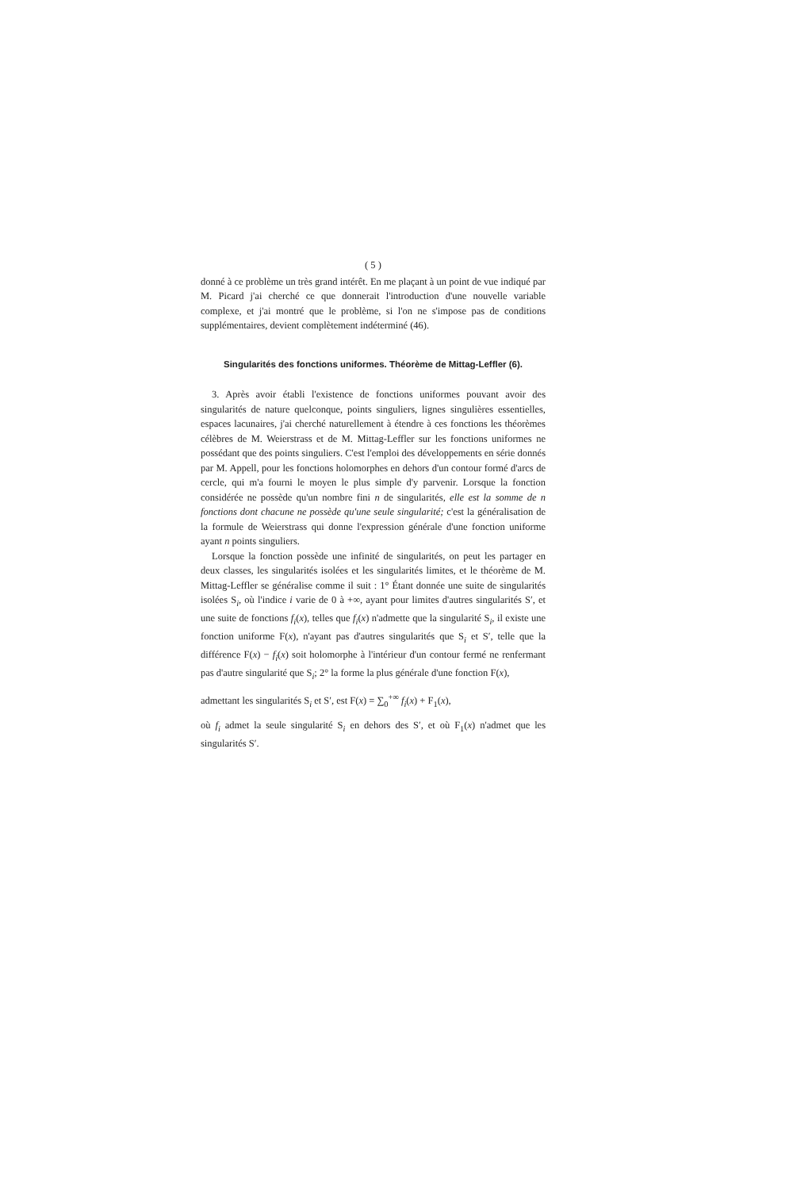( 5 )
donné à ce problème un très grand intérêt. En me plaçant à un point de vue indiqué par M. Picard j'ai cherché ce que donnerait l'introduction d'une nouvelle variable complexe, et j'ai montré que le problème, si l'on ne s'impose pas de conditions supplémentaires, devient complètement indéterminé (46).
Singularités des fonctions uniformes. Théorème de Mittag-Leffler (6).
3. Après avoir établi l'existence de fonctions uniformes pouvant avoir des singularités de nature quelconque, points singuliers, lignes singulières essentielles, espaces lacunaires, j'ai cherché naturellement à étendre à ces fonctions les théorèmes célèbres de M. Weierstrass et de M. Mittag-Leffler sur les fonctions uniformes ne possédant que des points singuliers. C'est l'emploi des développements en série donnés par M. Appell, pour les fonctions holomorphes en dehors d'un contour formé d'arcs de cercle, qui m'a fourni le moyen le plus simple d'y parvenir. Lorsque la fonction considérée ne possède qu'un nombre fini n de singularités, elle est la somme de n fonctions dont chacune ne possède qu'une seule singularité; c'est la généralisation de la formule de Weierstrass qui donne l'expression générale d'une fonction uniforme ayant n points singuliers.
Lorsque la fonction possède une infinité de singularités, on peut les partager en deux classes, les singularités isolées et les singularités limites, et le théorème de M. Mittag-Leffler se généralise comme il suit : 1° Étant donnée une suite de singularités isolées S<sub>i</sub>, où l'indice i varie de 0 à +∞, ayant pour limites d'autres singularités S′, et une suite de fonctions f<sub>i</sub>(x), telles que f<sub>i</sub>(x) n'admette que la singularité S<sub>i</sub>, il existe une fonction uniforme F(x), n'ayant pas d'autres singularités que S<sub>i</sub> et S′, telle que la différence F(x) − f<sub>i</sub>(x) soit holomorphe à l'intérieur d'un contour fermé ne renfermant pas d'autre singularité que S<sub>i</sub>; 2° la forme la plus générale d'une fonction F(x),
admettant les singularités S<sub>i</sub> et S′, est F(x) = ∑<sub>0</sub><sup>+∞</sup> f<sub>i</sub>(x) + F<sub>1</sub>(x),
où f<sub>i</sub> admet la seule singularité S<sub>i</sub> en dehors des S′, et où F<sub>1</sub>(x) n'admet que les singularités S′.